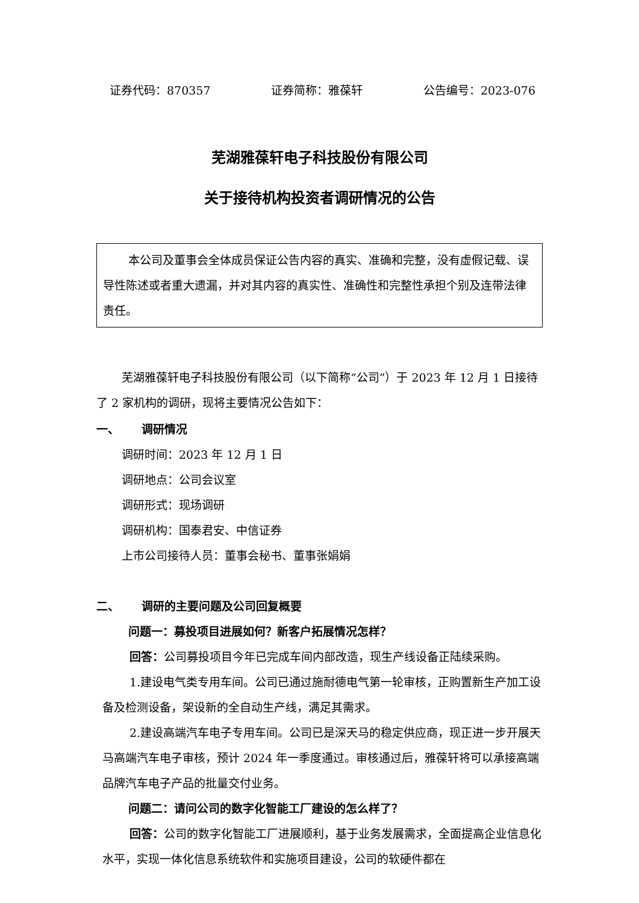证券代码：870357 证券简称：雅葆轩 公告编号：2023-076
芜湖雅葆轩电子科技股份有限公司
关于接待机构投资者调研情况的公告
本公司及董事会全体成员保证公告内容的真实、准确和完整，没有虚假记载、误导性陈述或者重大遗漏，并对其内容的真实性、准确性和完整性承担个别及连带法律责任。
芜湖雅葆轩电子科技股份有限公司（以下简称“公司”）于 2023 年 12 月 1 日接待了 2 家机构的调研，现将主要情况公告如下：
一、 调研情况
调研时间：2023 年 12 月 1 日
调研地点：公司会议室
调研形式：现场调研
调研机构：国泰君安、中信证券
上市公司接待人员：董事会秘书、董事张娟娟
二、 调研的主要问题及公司回复概要
问题一：募投项目进展如何？新客户拓展情况怎样？
回答：公司募投项目今年已完成车间内部改造，现生产线设备正陆续采购。
1.建设电气类专用车间。公司已通过施耐德电气第一轮审核，正购置新生产加工设备及检测设备，架设新的全自动生产线，满足其需求。
2.建设高端汽车电子专用车间。公司已是深天马的稳定供应商，现正进一步开展天马高端汽车电子审核，预计 2024 年一季度通过。审核通过后，雅葆轩将可以承接高端品牌汽车电子产品的批量交付业务。
问题二：请问公司的数字化智能工厂建设的怎么样了？
回答：公司的数字化智能工厂进展顺利，基于业务发展需求，全面提高企业信息化水平，实现一体化信息系统软件和实施项目建设，公司的软硬件都在